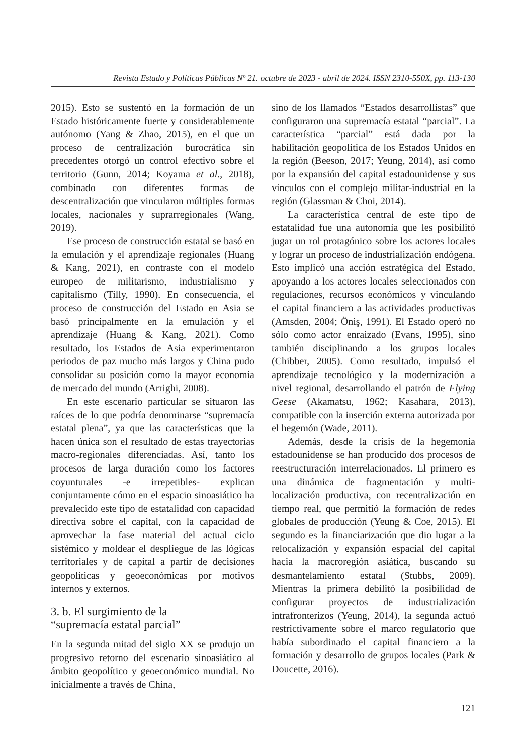Revista Estado y Políticas Públicas Nº 21. octubre de 2023 - abril de 2024. ISSN 2310-550X, pp. 113-130
2015). Esto se sustentó en la formación de un Estado históricamente fuerte y considerablemente autónomo (Yang & Zhao, 2015), en el que un proceso de centralización burocrática sin precedentes otorgó un control efectivo sobre el territorio (Gunn, 2014; Koyama et al., 2018), combinado con diferentes formas de descentralización que vincularon múltiples formas locales, nacionales y suprarregionales (Wang, 2019).
Ese proceso de construcción estatal se basó en la emulación y el aprendizaje regionales (Huang & Kang, 2021), en contraste con el modelo europeo de militarismo, industrialismo y capitalismo (Tilly, 1990). En consecuencia, el proceso de construcción del Estado en Asia se basó principalmente en la emulación y el aprendizaje (Huang & Kang, 2021). Como resultado, los Estados de Asia experimentaron periodos de paz mucho más largos y China pudo consolidar su posición como la mayor economía de mercado del mundo (Arrighi, 2008).
En este escenario particular se situaron las raíces de lo que podría denominarse “supremacía estatal plena”, ya que las características que la hacen única son el resultado de estas trayectorias macro-regionales diferenciadas. Así, tanto los procesos de larga duración como los factores coyunturales -e irrepetibles- explican conjuntamente cómo en el espacio sinoasiático ha prevalecido este tipo de estatalidad con capacidad directiva sobre el capital, con la capacidad de aprovechar la fase material del actual ciclo sistémico y moldear el despliegue de las lógicas territoriales y de capital a partir de decisiones geopolíticas y geoeconómicas por motivos internos y externos.
3. b. El surgimiento de la
“supremacía estatal parcial”
En la segunda mitad del siglo XX se produjo un progresivo retorno del escenario sinoasiático al ámbito geopolítico y geoeconómico mundial. No inicialmente a través de China,
sino de los llamados “Estados desarrollistas” que configuraron una supremacía estatal “parcial”. La característica “parcial” está dada por la habilitación geopolítica de los Estados Unidos en la región (Beeson, 2017; Yeung, 2014), así como por la expansión del capital estadounidense y sus vínculos con el complejo militar-industrial en la región (Glassman & Choi, 2014).
La característica central de este tipo de estatalidad fue una autonomía que les posibilitó jugar un rol protagónico sobre los actores locales y lograr un proceso de industrialización endógena. Esto implicó una acción estratégica del Estado, apoyando a los actores locales seleccionados con regulaciones, recursos económicos y vinculando el capital financiero a las actividades productivas (Amsden, 2004; Öniş, 1991). El Estado operó no sólo como actor enraizado (Evans, 1995), sino también disciplinando a los grupos locales (Chibber, 2005). Como resultado, impulsó el aprendizaje tecnológico y la modernización a nivel regional, desarrollando el patrón de Flying Geese (Akamatsu, 1962; Kasahara, 2013), compatible con la inserción externa autorizada por el hegemón (Wade, 2011).
Además, desde la crisis de la hegemonía estadounidense se han producido dos procesos de reestructuración interrelacionados. El primero es una dinámica de fragmentación y multi-localización productiva, con recentralización en tiempo real, que permitió la formación de redes globales de producción (Yeung & Coe, 2015). El segundo es la financiarización que dio lugar a la relocalización y expansión espacial del capital hacia la macroregión asiática, buscando su desmantelamiento estatal (Stubbs, 2009). Mientras la primera debilitó la posibilidad de configurar proyectos de industrialización intrafronterizos (Yeung, 2014), la segunda actuó restrictivamente sobre el marco regulatorio que había subordinado el capital financiero a la formación y desarrollo de grupos locales (Park & Doucette, 2016).
121